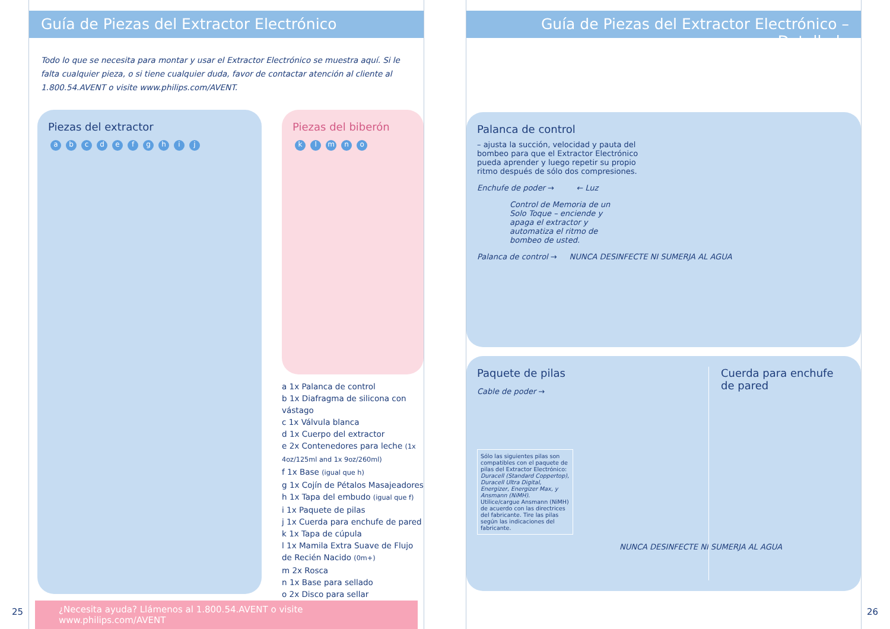Guía de Piezas del Extractor Electrónico
Todo lo que se necesita para montar y usar el Extractor Electrónico se muestra aquí. Si le falta cualquier pieza, o si tiene cualquier duda, favor de contactar atención al cliente al 1.800.54.AVENT o visite www.philips.com/AVENT.
Piezas del extractor
abcdefghij
Piezas del biberón
klmno
a 1x Palanca de control
b 1x Diafragma de silicona con vástago
c 1x Válvula blanca
d 1x Cuerpo del extractor
e 2x Contenedores para leche (1x 4oz/125ml and 1x 9oz/260ml)
f 1x Base (igual que h)
g 1x Cojín de Pétalos Masajeadores
h 1x Tapa del embudo (igual que f)
i 1x Paquete de pilas
j 1x Cuerda para enchufe de pared
k 1x Tapa de cúpula
l 1x Mamila Extra Suave de Flujo de Recién Nacido (0m+)
m 2x Rosca
n 1x Base para sellado
o 2x Disco para sellar
¿Necesita ayuda? Llámenos al 1.800.54.AVENT o visite www.philips.com/AVENT
25
Guía de Piezas del Extractor Electrónico – Detallada
Palanca de control
– ajusta la succión, velocidad y pauta del bombeo para que el Extractor Electrónico pueda aprender y luego repetir su propio ritmo después de sólo dos compresiones.
Enchufe de poder → ← Luz
Control de Memoria de un Solo Toque – enciende y apaga el extractor y automatiza el ritmo de bombeo de usted.
Palanca de control → NUNCA DESINFECTE NI SUMERJA AL AGUA
Paquete de pilas
Cable de poder →
Sólo las siguientes pilas son compatibles con el paquete de pilas del Extractor Electrónico: Duracell (Standard Coppertop), Duracell Ultra Digital, Energizer, Energizer Max, y Ansmann (NiMH). Utilice/cargue Ansmann (NiMH) de acuerdo con las directrices del fabricante. Tire las pilas según las indicaciones del fabricante.
NUNCA DESINFECTE NI SUMERJA AL AGUA
Cuerda para enchufe
de pared
26